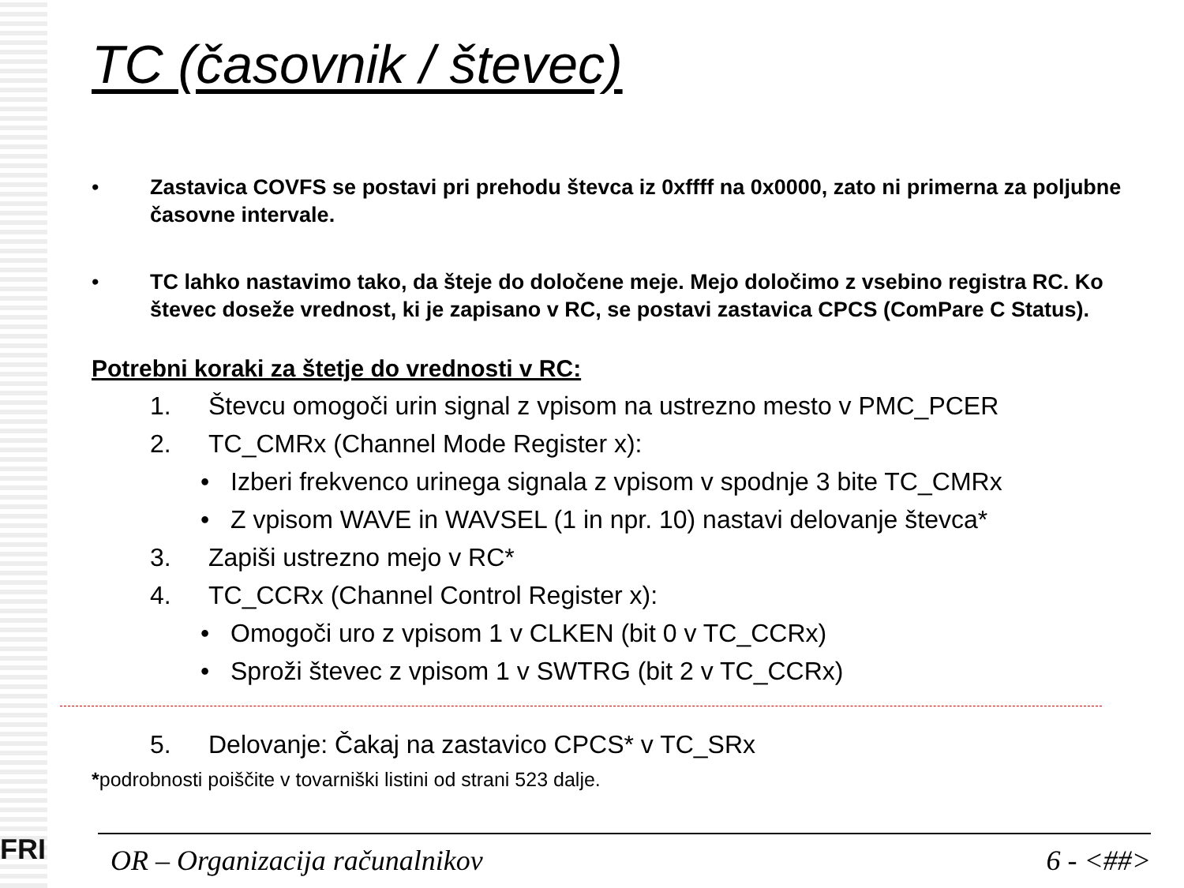FRI
TC (časovnik / števec)
• Zastavica COVFS se postavi pri prehodu števca iz 0xffff na 0x0000, zato ni primerna za poljubne časovne intervale.
• TC lahko nastavimo tako, da šteje do določene meje. Mejo določimo z vsebino registra RC. Ko števec doseže vrednost, ki je zapisano v RC, se postavi zastavica CPCS (ComPare C Status).
Potrebni koraki za štetje do vrednosti v RC:
1. Števcu omogoči urin signal z vpisom na ustrezno mesto v PMC_PCER
2. TC_CMRx (Channel Mode Register x):
• Izberi frekvenco urinega signala z vpisom v spodnje 3 bite TC_CMRx
• Z vpisom WAVE in WAVSEL (1 in npr. 10) nastavi delovanje števca*
3. Zapiši ustrezno mejo v RC*
4. TC_CCRx (Channel Control Register x):
• Omogoči uro z vpisom 1 v CLKEN (bit 0 v TC_CCRx)
• Sproži števec z vpisom 1 v SWTRG (bit 2 v TC_CCRx)
5. Delovanje: Čakaj na zastavico CPCS* v TC_SRx
*podrobnosti poiščite v tovarniški listini od strani 523 dalje.
OR – Organizacija računalnikov 6 - <##>